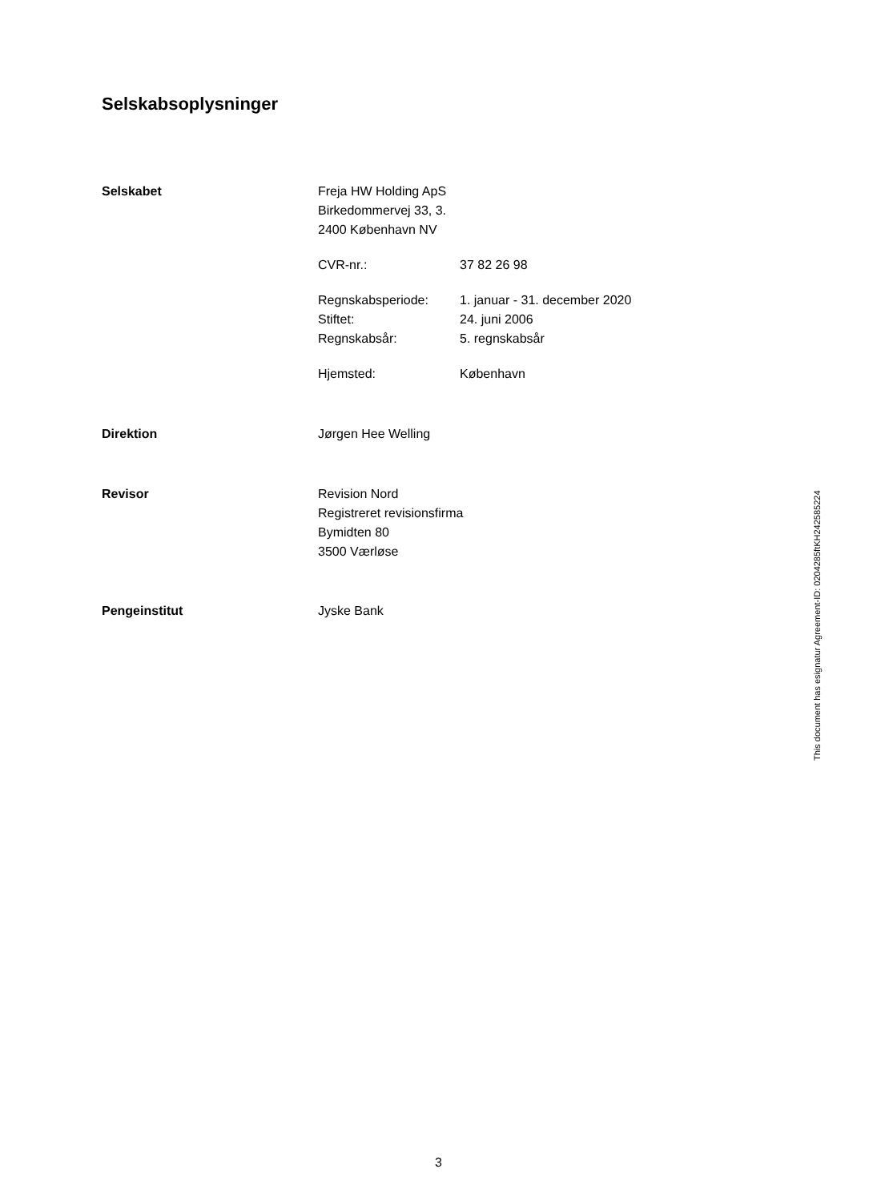Selskabsoplysninger
Selskabet Freja HW Holding ApS
Birkedommervej 33, 3.
2400 København NV
CVR-nr.: 37 82 26 98
Regnskabsperiode:
Stiftet:
Regnskabsår:
1. januar - 31. december 2020
24. juni 2006
5. regnskabsår
Hjemsted: København
Direktion Jørgen Hee Welling
Revisor Revision Nord
Registreret revisionsfirma
Bymidten 80
3500 Værløse
Pengeinstitut Jyske Bank
This document has esignatur Agreement-ID: 0204285ftKH242585224
3